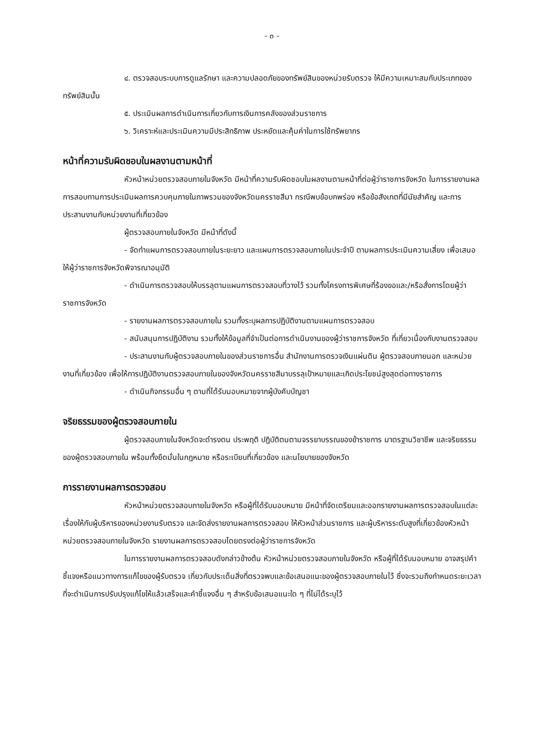- ๓ -
๔. ตรวจสอบระบบการดูแลรักษา และความปลอดภัยของทรัพย์สินของหน่วยรับตรวจ ให้มีความเหมาะสมกับประเภทของทรัพย์สินนั้น
๕. ประเมินผลการดำเนินการเกี่ยวกับการเงินการคลังของส่วนราชการ
๖. วิเคราะห์และประเมินความมีประสิทธิภาพ ประหยัดและคุ้มค่าในการใช้ทรัพยากร
หน้าที่ความรับผิดชอบในผลงานตามหน้าที่
หัวหน้าหน่วยตรวจสอบภายในจังหวัด มีหน้าที่ความรับผิดชอบในผลงานตามหน้าที่ต่อผู้ว่าราชการจังหวัด ในการรายงานผลการสอบทานการประเมินผลการควบคุมภายในภาพรวมของจังหวัดนครราชสีมา กรณีพบข้อบกพร่อง หรือข้อสังเกตที่มีนัยสำคัญ และการประสานงานกับหน่วยงานที่เกี่ยวข้อง
ผู้ตรวจสอบภายในจังหวัด มีหน้าที่ดังนี้
- จัดทำแผนการตรวจสอบภายในระยะยาว และแผนการตรวจสอบภายในประจำปี ตามผลการประเมินความเสี่ยง เพื่อเสนอให้ผู้ว่าราชการจังหวัดพิจารณาอนุมัติ
- ดำเนินการตรวจสอบให้บรรลุตามแผนการตรวจสอบที่วางไว้ รวมทั้งโครงการพิเศษที่ร้องขอและ/หรือสั่งการโดยผู้ว่าราชการจังหวัด
- รายงานผลการตรวจสอบภายใน รวมทั้งระบุผลการปฏิบัติงานตามแผนการตรวจสอบ
- สนับสนุนการปฏิบัติงาน รวมทั้งให้ข้อมูลที่จำเป็นต่อการดำเนินงานของผู้ว่าราชการจังหวัด ที่เกี่ยวเนื่องกับงานตรวจสอบ
- ประสานงานกับผู้ตรวจสอบภายในของส่วนราชการอื่น สำนักงานการตรวจเงินแผ่นดิน ผู้ตรวจสอบภายนอก และหน่วยงานที่เกี่ยวข้อง เพื่อให้การปฏิบัติงานตรวจสอบภายในของจังหวัดนครราชสีมาบรรลุเป้าหมายและเกิดประโยชน์สูงสุดต่อทางราชการ
- ดำเนินกิจกรรมอื่น ๆ ตามที่ได้รับมอบหมายจากผู้บังคับบัญชา
จริยธรรมของผู้ตรวจสอบภายใน
ผู้ตรวจสอบภายในจังหวัดจะดำรงตน ประพฤติ ปฏิบัติตนตามจรรยาบรรณของข้าราชการ มาตรฐานวิชาชีพ และจริยธรรมของผู้ตรวจสอบภายใน พร้อมทั้งยึดมั่นในกฎหมาย หรือระเบียบที่เกี่ยวข้อง และนโยบายของจังหวัด
การรายงานผลการตรวจสอบ
หัวหน้าหน่วยตรวจสอบภายในจังหวัด หรือผู้ที่ได้รับมอบหมาย มีหน้าที่จัดเตรียมและออกรายงานผลการตรวจสอบในแต่ละเรื่องให้กับผู้บริหารของหน่วยงานรับตรวจ และจัดส่งรายงานผลการตรวจสอบ ให้หัวหน้าส่วนราชการ และผู้บริหารระดับสูงที่เกี่ยวข้องหัวหน้าหน่วยตรวจสอบภายในจังหวัด รายงานผลการตรวจสอบโดยตรงต่อผู้ว่าราชการจังหวัด
ในการรายงานผลการตรวจสอบดังกล่าวข้างต้น หัวหน้าหน่วยตรวจสอบภายในจังหวัด หรือผู้ที่ได้รับมอบหมาย อาจสรุปคำชี้แจงหรือแนวทางการแก้ไขของผู้รับตรวจ เกี่ยวกับประเด็นสิ่งที่ตรวจพบและข้อเสนอแนะของผู้ตรวจสอบภายในไว้ ซึ่งจะรวมถึงกำหนดระยะเวลาที่จะดำเนินการปรับปรุงแก้ไขให้แล้วเสร็จและคำชี้แจงอื่น ๆ สำหรับข้อเสนอแนะใด ๆ ที่ไม่ได้ระบุไว้